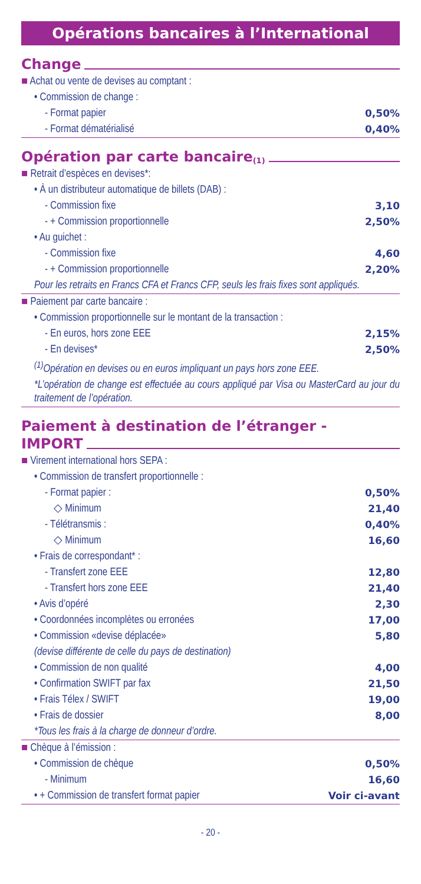Opérations bancaires à l’International
Change
| ■ Achat ou vente de devises au comptant : | |
| • Commission de change : | |
| - Format papier | 0,50% |
| - Format dématérialisé | 0,40% |
Opération par carte bancaire<sup>(1)</sup>
| ■ Retrait d’espèces en devises*: | |
| • À un distributeur automatique de billets (DAB) : | |
| - Commission fixe | 3,10 |
| - + Commission proportionnelle | 2,50% |
| • Au guichet : | |
| - Commission fixe | 4,60 |
| - + Commission proportionnelle | 2,20% |
| Pour les retraits en Francs CFA et Francs CFP, seuls les frais fixes sont appliqués. | |
| ■ Paiement par carte bancaire : | |
| • Commission proportionnelle sur le montant de la transaction : | |
| - En euros, hors zone EEE | 2,15% |
| - En devises* | 2,50% |
| <sup>(1)</sup> Opération en devises ou en euros impliquant un pays hors zone EEE. | |
| *L’opération de change est effectuée au cours appliqué par Visa ou MasterCard au jour du traitement de l’opération. | |
Paiement à destination de l’étranger -
IMPORT
| ■ Virement international hors SEPA : | |
| • Commission de transfert proportionnelle : | |
| - Format papier : | 0,50% |
| ◇ Minimum | 21,40 |
| - Télétransmis : | 0,40% |
| ◇ Minimum | 16,60 |
| • Frais de correspondant* : | |
| - Transfert zone EEE | 12,80 |
| - Transfert hors zone EEE | 21,40 |
| • Avis d’opéré | 2,30 |
| • Coordonnées incomplètes ou erronées | 17,00 |
| • Commission «devise déplacée» | 5,80 |
| (devise différente de celle du pays de destination) | |
| • Commission de non qualité | 4,00 |
| • Confirmation SWIFT par fax | 21,50 |
| • Frais Télex / SWIFT | 19,00 |
| • Frais de dossier | 8,00 |
| *Tous les frais à la charge de donneur d’ordre. | |
| ■ Chèque à l’émission : | |
| • Commission de chèque | 0,50% |
| - Minimum | 16,60 |
| • + Commission de transfert format papier | Voir ci-avant |
- 20 -